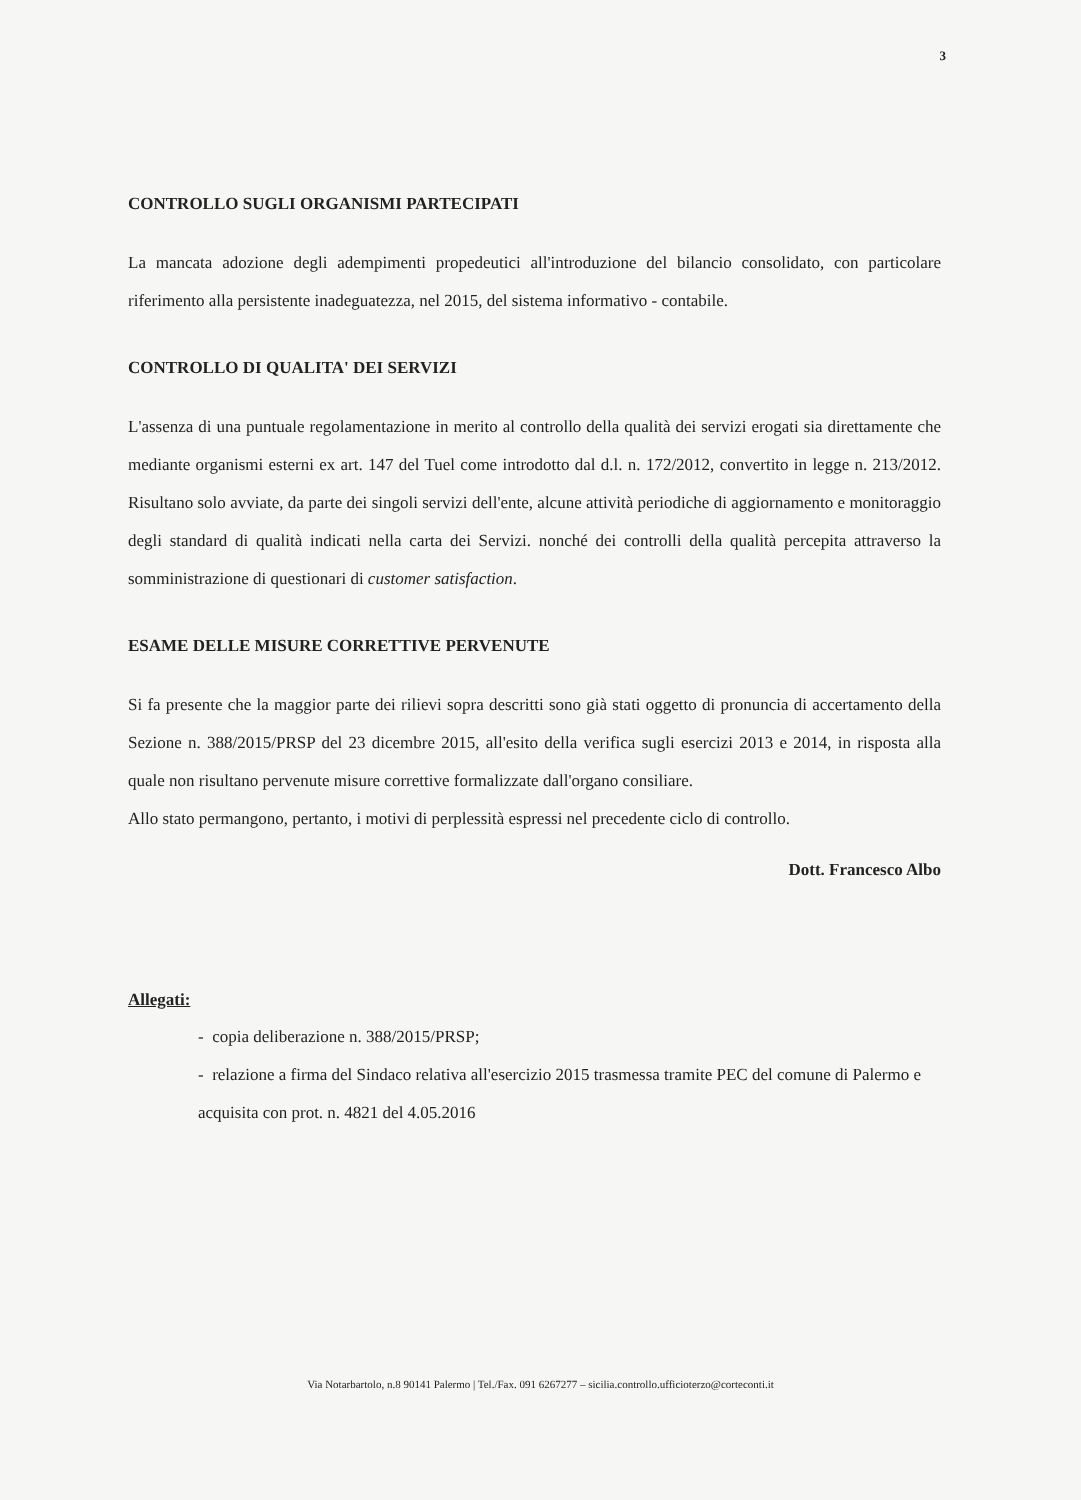3
CONTROLLO SUGLI ORGANISMI PARTECIPATI
La mancata adozione degli adempimenti propedeutici all'introduzione del bilancio consolidato, con particolare riferimento alla persistente inadeguatezza, nel 2015, del sistema informativo - contabile.
CONTROLLO DI QUALITA' DEI SERVIZI
L'assenza di una puntuale regolamentazione in merito al controllo della qualità dei servizi erogati sia direttamente che mediante organismi esterni ex art. 147 del Tuel come introdotto dal d.l. n. 172/2012, convertito in legge n. 213/2012. Risultano solo avviate, da parte dei singoli servizi dell'ente, alcune attività periodiche di aggiornamento e monitoraggio degli standard di qualità indicati nella carta dei Servizi. nonché dei controlli della qualità percepita attraverso la somministrazione di questionari di customer satisfaction.
ESAME DELLE MISURE CORRETTIVE PERVENUTE
Si fa presente che la maggior parte dei rilievi sopra descritti sono già stati oggetto di pronuncia di accertamento della Sezione n. 388/2015/PRSP del 23 dicembre 2015, all'esito della verifica sugli esercizi 2013 e 2014, in risposta alla quale non risultano pervenute misure correttive formalizzate dall'organo consiliare.
Allo stato permangono, pertanto, i motivi di perplessità espressi nel precedente ciclo di controllo.
Dott. Francesco Albo
Allegati:
- copia deliberazione n. 388/2015/PRSP;
- relazione a firma del Sindaco relativa all'esercizio 2015 trasmessa tramite PEC del comune di Palermo e acquisita con prot. n. 4821 del 4.05.2016
Via Notarbartolo, n.8 90141 Palermo | Tel./Fax. 091 6267277 – sicilia.controllo.ufficioterzo@corteconti.it